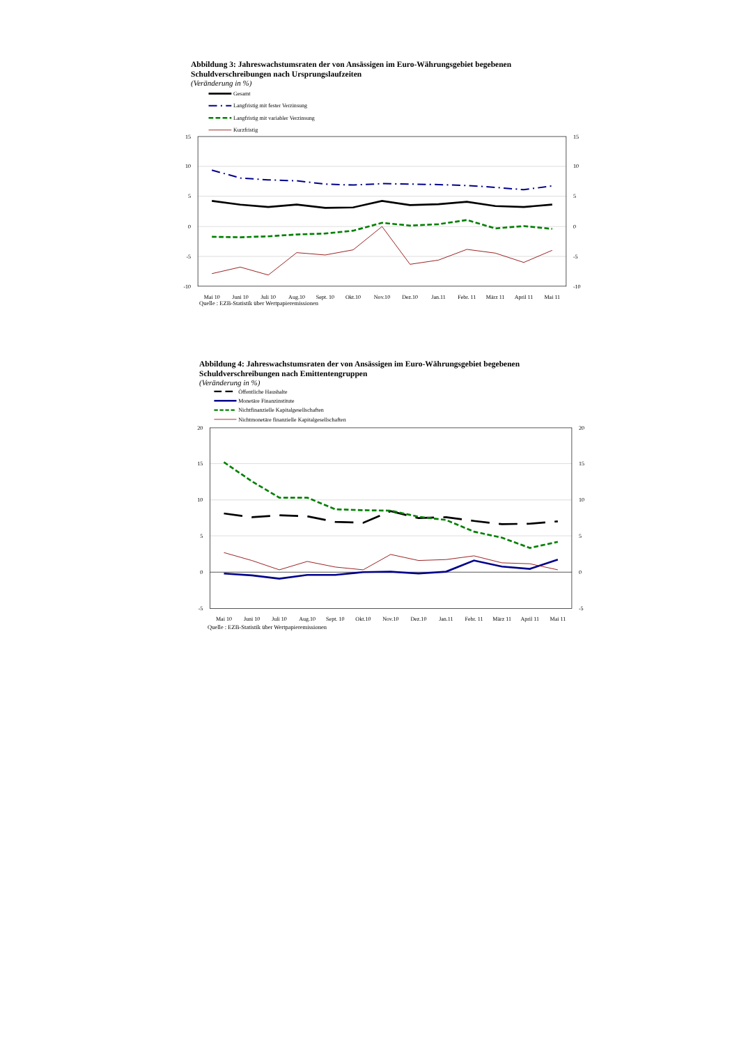Abbildung 3: Jahreswachstumsraten der von Ansässigen im Euro-Währungsgebiet begebenen
Schuldverschreibungen nach Ursprungslaufzeiten
(Veränderung in %)
Gesamt
Langfristig mit fester Verzinsung
Langfristig mit variabler Verzinsung
Kurzfristig
15
10
5
0
-5
-10
15
10
5
0
-5
-10
Mai 10
Juni 10
Juli 10
Aug.10
Sept. 10
Okt.10
Nov.10
Dez.10
Jan.11
Febr. 11
März 11
April 11
Mai 11
Quelle : EZB-Statistik über Wertpapieremissionen
Abbildung 4: Jahreswachstumsraten der von Ansässigen im Euro-Währungsgebiet begebenen
Schuldverschreibungen nach Emittentengruppen
(Veränderung in %)
Öffentliche Haushalte
Monetäre Finanzinstitute
Nichtfinanzielle Kapitalgesellschaften
Nichtmonetäre finanzielle Kapitalgesellschaften
20
15
10
5
0
-5
20
15
10
5
0
-5
Mai 10
Juni 10
Juli 10
Aug.10
Sept. 10
Okt.10
Nov.10
Dez.10
Jan.11
Febr. 11
März 11
April 11
Mai 11
Quelle : EZB-Statistik über Wertpapieremissionen